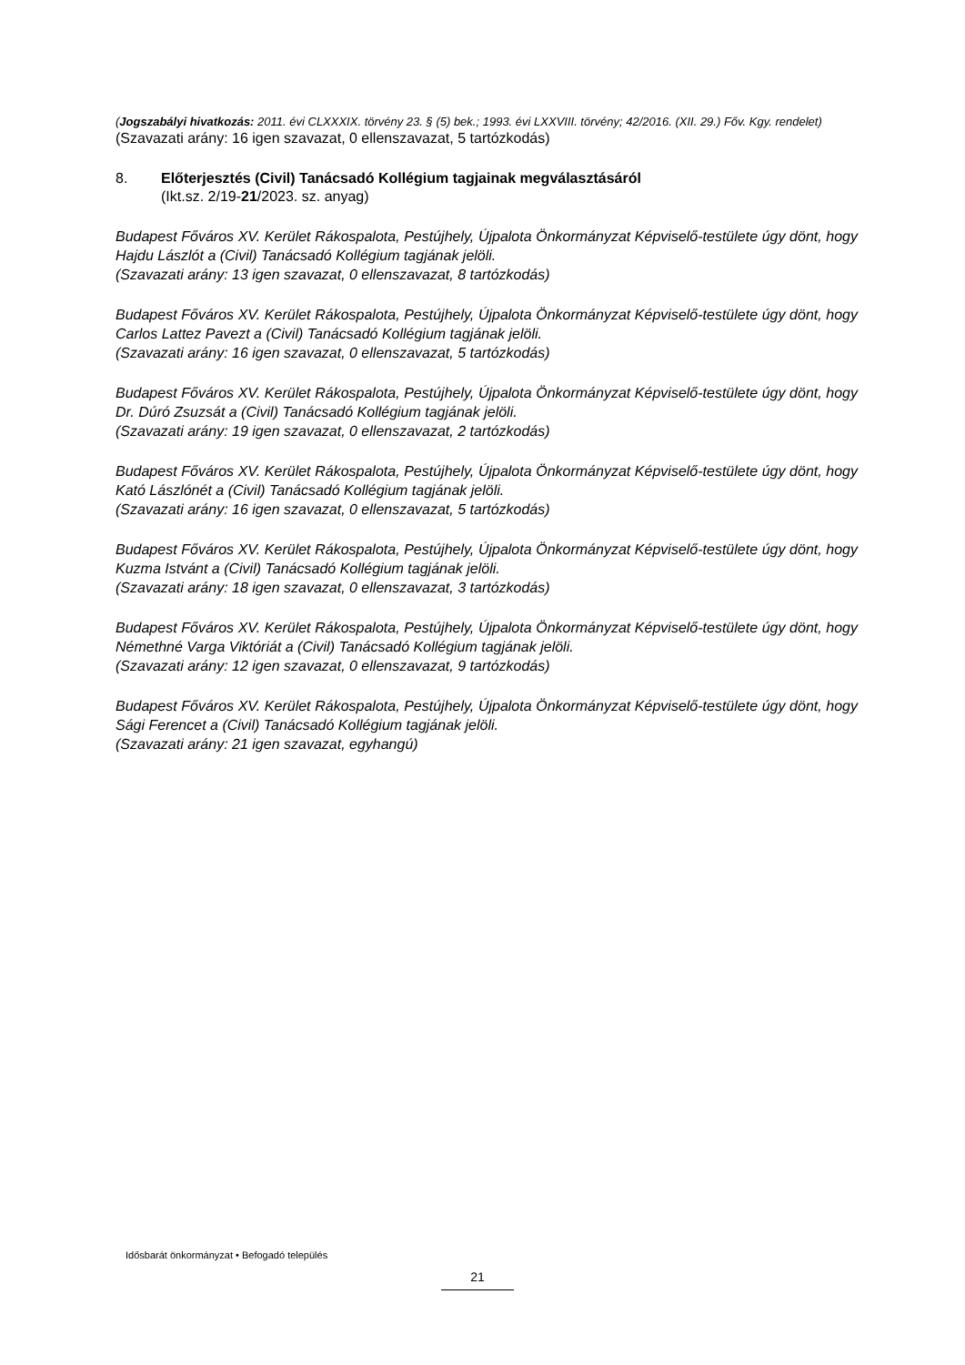(Jogszabályi hivatkozás: 2011. évi CLXXXIX. törvény 23. § (5) bek.; 1993. évi LXXVIII. törvény; 42/2016. (XII. 29.) Főv. Kgy. rendelet)
(Szavazati arány: 16 igen szavazat, 0 ellenszavazat, 5 tartózkodás)
8. Előterjesztés (Civil) Tanácsadó Kollégium tagjainak megválasztásáról
(Ikt.sz. 2/19-21/2023. sz. anyag)
Budapest Főváros XV. Kerület Rákospalota, Pestújhely, Újpalota Önkormányzat Képviselő-testülete úgy dönt, hogy Hajdu Lászlót a (Civil) Tanácsadó Kollégium tagjának jelöli.
(Szavazati arány: 13 igen szavazat, 0 ellenszavazat, 8 tartózkodás)
Budapest Főváros XV. Kerület Rákospalota, Pestújhely, Újpalota Önkormányzat Képviselő-testülete úgy dönt, hogy Carlos Lattez Pavezt a (Civil) Tanácsadó Kollégium tagjának jelöli.
(Szavazati arány: 16 igen szavazat, 0 ellenszavazat, 5 tartózkodás)
Budapest Főváros XV. Kerület Rákospalota, Pestújhely, Újpalota Önkormányzat Képviselő-testülete úgy dönt, hogy Dr. Dúró Zsuzsát a (Civil) Tanácsadó Kollégium tagjának jelöli.
(Szavazati arány: 19 igen szavazat, 0 ellenszavazat, 2 tartózkodás)
Budapest Főváros XV. Kerület Rákospalota, Pestújhely, Újpalota Önkormányzat Képviselő-testülete úgy dönt, hogy Kató Lászlónét a (Civil) Tanácsadó Kollégium tagjának jelöli.
(Szavazati arány: 16 igen szavazat, 0 ellenszavazat, 5 tartózkodás)
Budapest Főváros XV. Kerület Rákospalota, Pestújhely, Újpalota Önkormányzat Képviselő-testülete úgy dönt, hogy Kuzma Istvánt a (Civil) Tanácsadó Kollégium tagjának jelöli.
(Szavazati arány: 18 igen szavazat, 0 ellenszavazat, 3 tartózkodás)
Budapest Főváros XV. Kerület Rákospalota, Pestújhely, Újpalota Önkormányzat Képviselő-testülete úgy dönt, hogy Némethné Varga Viktóriát a (Civil) Tanácsadó Kollégium tagjának jelöli.
(Szavazati arány: 12 igen szavazat, 0 ellenszavazat, 9 tartózkodás)
Budapest Főváros XV. Kerület Rákospalota, Pestújhely, Újpalota Önkormányzat Képviselő-testülete úgy dönt, hogy Sági Ferencet a (Civil) Tanácsadó Kollégium tagjának jelöli.
(Szavazati arány: 21 igen szavazat, egyhangú)
Idősbarát önkormányzat • Befogadó település
21